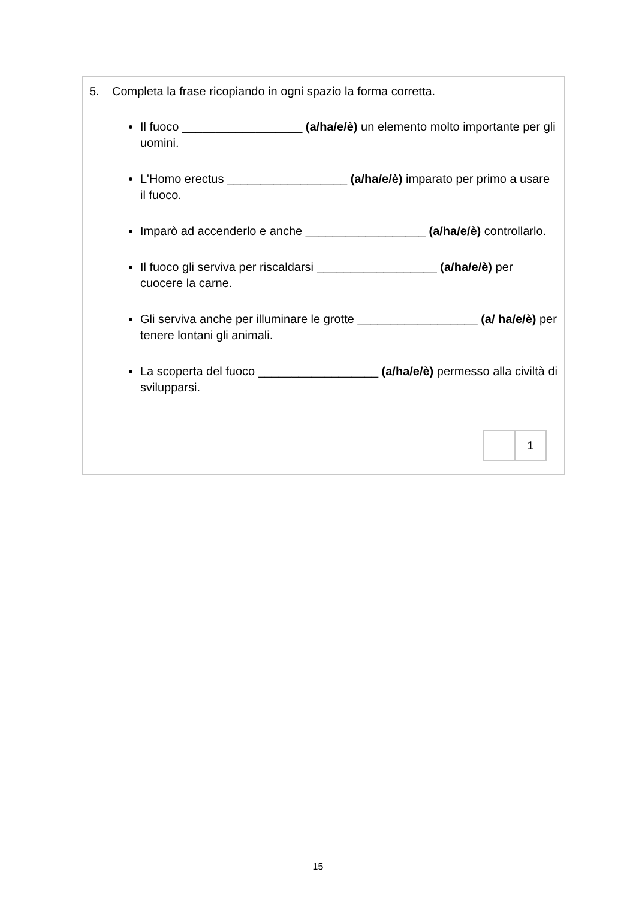5. Completa la frase ricopiando in ogni spazio la forma corretta.
Il fuoco __________________ (a/ha/e/è) un elemento molto importante per gli uomini.
L'Homo erectus __________________ (a/ha/e/è) imparato per primo a usare il fuoco.
Imparò ad accenderlo e anche __________________ (a/ha/e/è) controllarlo.
Il fuoco gli serviva per riscaldarsi __________________ (a/ha/e/è) per cuocere la carne.
Gli serviva anche per illuminare le grotte __________________ (a/ ha/e/è) per tenere lontani gli animali.
La scoperta del fuoco __________________ (a/ha/e/è) permesso alla civiltà di svilupparsi.
| | 1 |
15